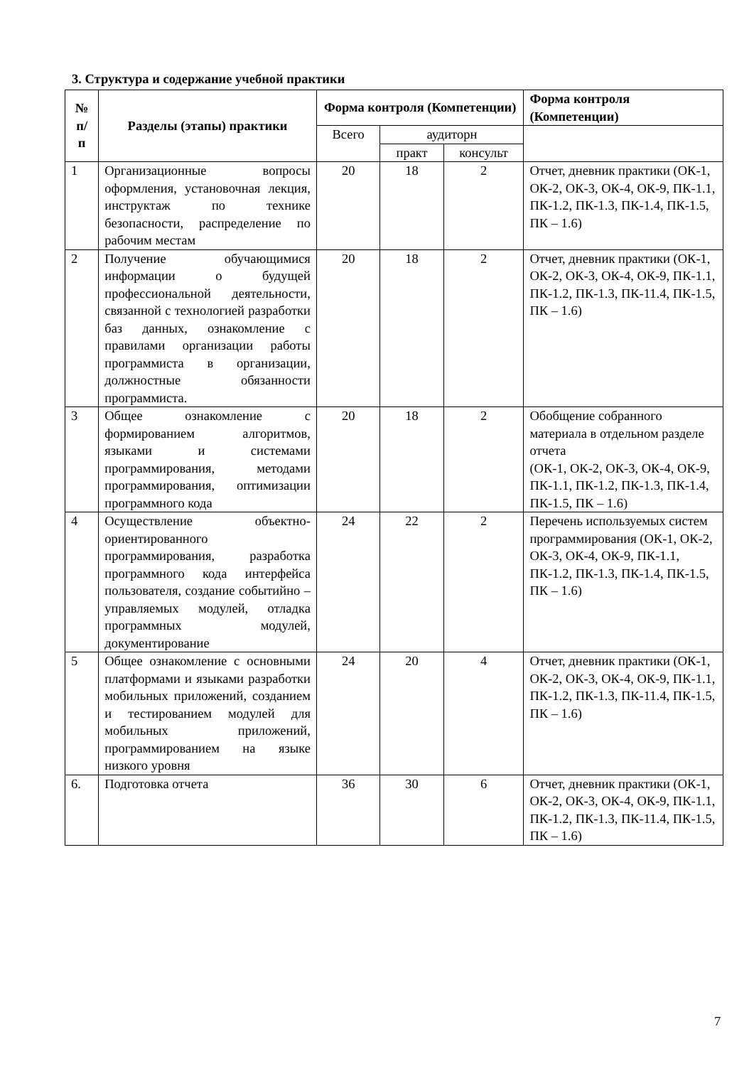3. Структура и содержание учебной практики
| № п/ п | Разделы (этапы) практики | Форма контроля (Компетенции) | | | Форма контроля (Компетенции) |
| --- | --- | --- | --- | --- | --- |
| | | Всего | аудиторн | | |
| | | | практ | консульт | |
| 1 | Организационные вопросы оформления, установочная лекция, инструктаж по технике безопасности, распределение по рабочим местам | 20 | 18 | 2 | Отчет, дневник практики (ОК-1, ОК-2, ОК-3, ОК-4, ОК-9, ПК-1.1, ПК-1.2, ПК-1.3, ПК-1.4, ПК-1.5, ПК – 1.6) |
| 2 | Получение обучающимися информации о будущей профессиональной деятельности, связанной с технологией разработки баз данных, ознакомление с правилами организации работы программиста в организации, должностные обязанности программиста. | 20 | 18 | 2 | Отчет, дневник практики (ОК-1, ОК-2, ОК-3, ОК-4, ОК-9, ПК-1.1, ПК-1.2, ПК-1.3, ПК-11.4, ПК-1.5, ПК – 1.6) |
| 3 | Общее ознакомление с формированием алгоритмов, языками и системами программирования, методами программирования, оптимизации программного кода | 20 | 18 | 2 | Обобщение собранного материала в отдельном разделе отчета (ОК-1, ОК-2, ОК-3, ОК-4, ОК-9, ПК-1.1, ПК-1.2, ПК-1.3, ПК-1.4, ПК-1.5, ПК – 1.6) |
| 4 | Осуществление объектно-ориентированного программирования, разработка программного кода интерфейса пользователя, создание событийно – управляемых модулей, отладка программных модулей, документирование | 24 | 22 | 2 | Перечень используемых систем программирования (ОК-1, ОК-2, ОК-3, ОК-4, ОК-9, ПК-1.1, ПК-1.2, ПК-1.3, ПК-1.4, ПК-1.5, ПК – 1.6) |
| 5 | Общее ознакомление с основными платформами и языками разработки мобильных приложений, созданием и тестированием модулей для мобильных приложений, программированием на языке низкого уровня | 24 | 20 | 4 | Отчет, дневник практики (ОК-1, ОК-2, ОК-3, ОК-4, ОК-9, ПК-1.1, ПК-1.2, ПК-1.3, ПК-11.4, ПК-1.5, ПК – 1.6) |
| 6. | Подготовка отчета | 36 | 30 | 6 | Отчет, дневник практики (ОК-1, ОК-2, ОК-3, ОК-4, ОК-9, ПК-1.1, ПК-1.2, ПК-1.3, ПК-11.4, ПК-1.5, ПК – 1.6) |
7